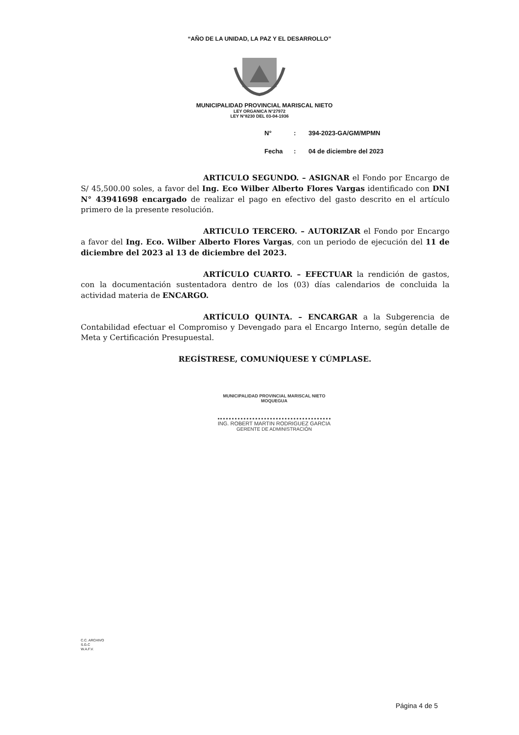“AÑO DE LA UNIDAD, LA PAZ Y EL DESARROLLO”
MUNICIPALIDAD PROVINCIAL MARISCAL NIETO
LEY ORGANICA N°27972
LEY N°8230 DEL 03-04-1936
N°: 394-2023-GA/GM/MPMN
Fecha: 04 de diciembre del 2023
ARTICULO SEGUNDO. – ASIGNAR el Fondo por Encargo de S/ 45,500.00 soles, a favor del Ing. Eco Wilber Alberto Flores Vargas identificado con DNI N° 43941698 encargado de realizar el pago en efectivo del gasto descrito en el artículo primero de la presente resolución.
ARTICULO TERCERO. – AUTORIZAR el Fondo por Encargo a favor del Ing. Eco. Wilber Alberto Flores Vargas, con un periodo de ejecución del 11 de diciembre del 2023 al 13 de diciembre del 2023.
ARTÍCULO CUARTO. – EFECTUAR la rendición de gastos, con la documentación sustentadora dentro de los (03) días calendarios de concluida la actividad materia de ENCARGO.
ARTÍCULO QUINTA. – ENCARGAR a la Subgerencia de Contabilidad efectuar el Compromiso y Devengado para el Encargo Interno, según detalle de Meta y Certificación Presupuestal.
REGÍSTRESE, COMUNÍQUESE Y CÚMPLASE.
MUNICIPALIDAD PROVINCIAL MARISCAL NIETO
MOQUEGUA
ING. ROBERT MARTIN RODRIGUEZ GARCIA
GERENTE DE ADMINISTRACIÓN
C.C. ARCHIVO
S.G.C
W.A.F.V.
Página 4 de 5